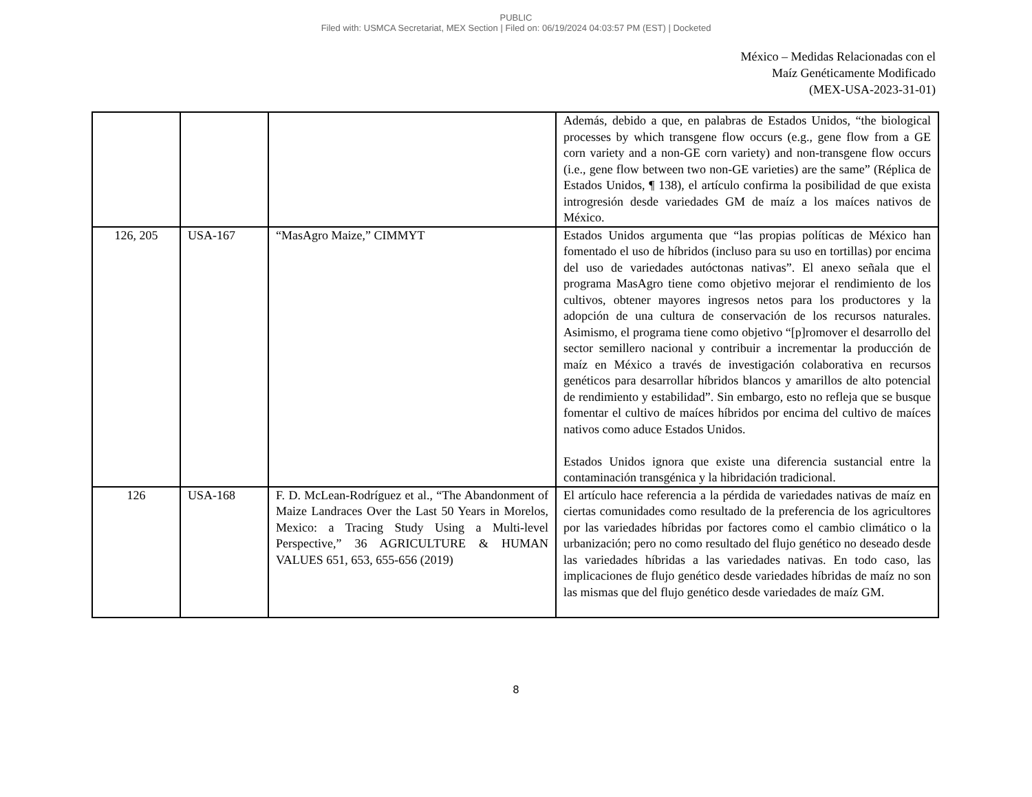PUBLIC
Filed with: USMCA Secretariat, MEX Section | Filed on: 06/19/2024 04:03:57 PM (EST) | Docketed
México – Medidas Relacionadas con el
Maíz Genéticamente Modificado
(MEX-USA-2023-31-01)
| | | | Además, debido a que, en palabras de Estados Unidos, “the biological processes by which transgene flow occurs (e.g., gene flow from a GE corn variety and a non-GE corn variety) and non-transgene flow occurs (i.e., gene flow between two non-GE varieties) are the same” (Réplica de Estados Unidos, ¶ 138), el artículo confirma la posibilidad de que exista introgresión desde variedades GM de maíz a los maíces nativos de México. |
| 126, 205 | USA-167 | “MasAgro Maize,” CIMMYT | Estados Unidos argumenta que “las propias políticas de México han fomentado el uso de híbridos (incluso para su uso en tortillas) por encima del uso de variedades autóctonas nativas”. El anexo señala que el programa MasAgro tiene como objetivo mejorar el rendimiento de los cultivos, obtener mayores ingresos netos para los productores y la adopción de una cultura de conservación de los recursos naturales. Asimismo, el programa tiene como objetivo “[p]romover el desarrollo del sector semillero nacional y contribuir a incrementar la producción de maíz en México a través de investigación colaborativa en recursos genéticos para desarrollar híbridos blancos y amarillos de alto potencial de rendimiento y estabilidad”. Sin embargo, esto no refleja que se busque fomentar el cultivo de maíces híbridos por encima del cultivo de maíces nativos como aduce Estados Unidos. Estados Unidos ignora que existe una diferencia sustancial entre la contaminación transgénica y la hibridación tradicional. |
| 126 | USA-168 | F. D. McLean-Rodríguez et al., “The Abandonment of Maize Landraces Over the Last 50 Years in Morelos, Mexico: a Tracing Study Using a Multi-level Perspective,” 36 AGRICULTURE & HUMAN VALUES 651, 653, 655-656 (2019) | El artículo hace referencia a la pérdida de variedades nativas de maíz en ciertas comunidades como resultado de la preferencia de los agricultores por las variedades híbridas por factores como el cambio climático o la urbanización; pero no como resultado del flujo genético no deseado desde las variedades híbridas a las variedades nativas. En todo caso, las implicaciones de flujo genético desde variedades híbridas de maíz no son las mismas que del flujo genético desde variedades de maíz GM. |
8